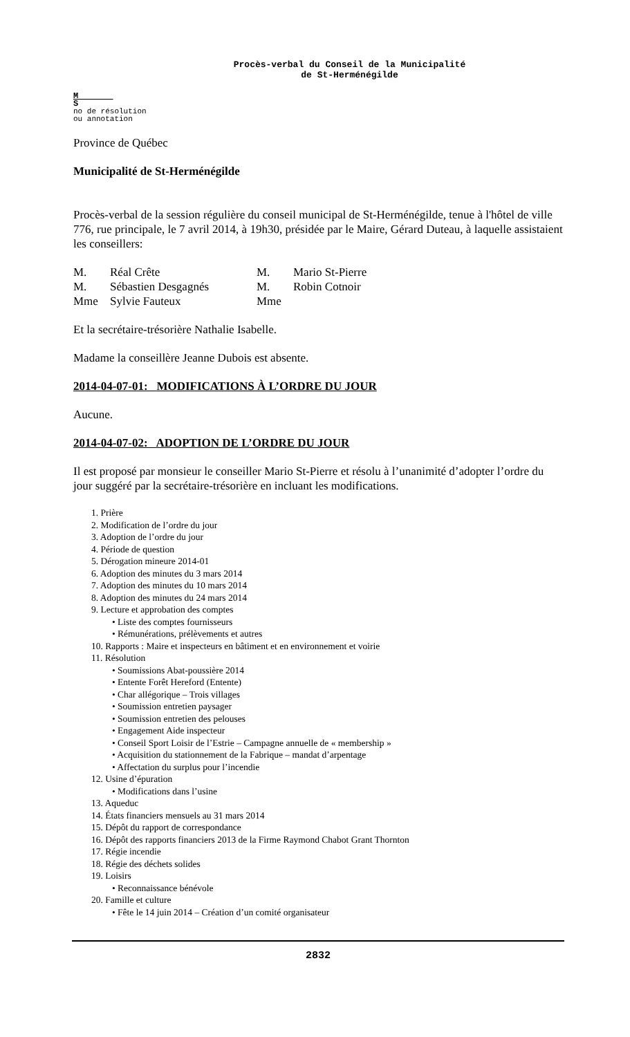Procès-verbal du Conseil de la Municipalité
de St-Herménégilde
M
S
no de résolution
ou annotation
Province de Québec
Municipalité de St-Herménégilde
Procès-verbal de la session régulière du conseil municipal de St-Herménégilde, tenue à l'hôtel de ville 776, rue principale, le 7 avril 2014, à 19h30, présidée par le Maire, Gérard Duteau, à laquelle assistaient les conseillers:
| M. | Réal Crête | M. | Mario St-Pierre |
| M. | Sébastien Desgagnés | M. | Robin Cotnoir |
| Mme | Sylvie Fauteux | Mme | |
Et la secrétaire-trésorière Nathalie Isabelle.
Madame la conseillère Jeanne Dubois est absente.
2014-04-07-01: MODIFICATIONS À L’ORDRE DU JOUR
Aucune.
2014-04-07-02: ADOPTION DE L’ORDRE DU JOUR
Il est proposé par monsieur le conseiller Mario St-Pierre et résolu à l’unanimité d’adopter l’ordre du jour suggéré par la secrétaire-trésorière en incluant les modifications.
1. Prière
2. Modification de l’ordre du jour
3. Adoption de l’ordre du jour
4. Période de question
5. Dérogation mineure 2014-01
6. Adoption des minutes du 3 mars 2014
7. Adoption des minutes du 10 mars 2014
8. Adoption des minutes du 24 mars 2014
9. Lecture et approbation des comptes
• Liste des comptes fournisseurs
• Rémunérations, prélèvements et autres
10. Rapports : Maire et inspecteurs en bâtiment et en environnement et voirie
11. Résolution
• Soumissions Abat-poussière 2014
• Entente Forêt Hereford (Entente)
• Char allégorique – Trois villages
• Soumission entretien paysager
• Soumission entretien des pelouses
• Engagement Aide inspecteur
• Conseil Sport Loisir de l’Estrie – Campagne annuelle de « membership »
• Acquisition du stationnement de la Fabrique – mandat d’arpentage
• Affectation du surplus pour l’incendie
12. Usine d’épuration
• Modifications dans l’usine
13. Aqueduc
14. États financiers mensuels au 31 mars 2014
15. Dépôt du rapport de correspondance
16. Dépôt des rapports financiers 2013 de la Firme Raymond Chabot Grant Thornton
17. Régie incendie
18. Régie des déchets solides
19. Loisirs
• Reconnaissance bénévole
20. Famille et culture
• Fête le 14 juin 2014 – Création d’un comité organisateur
2832